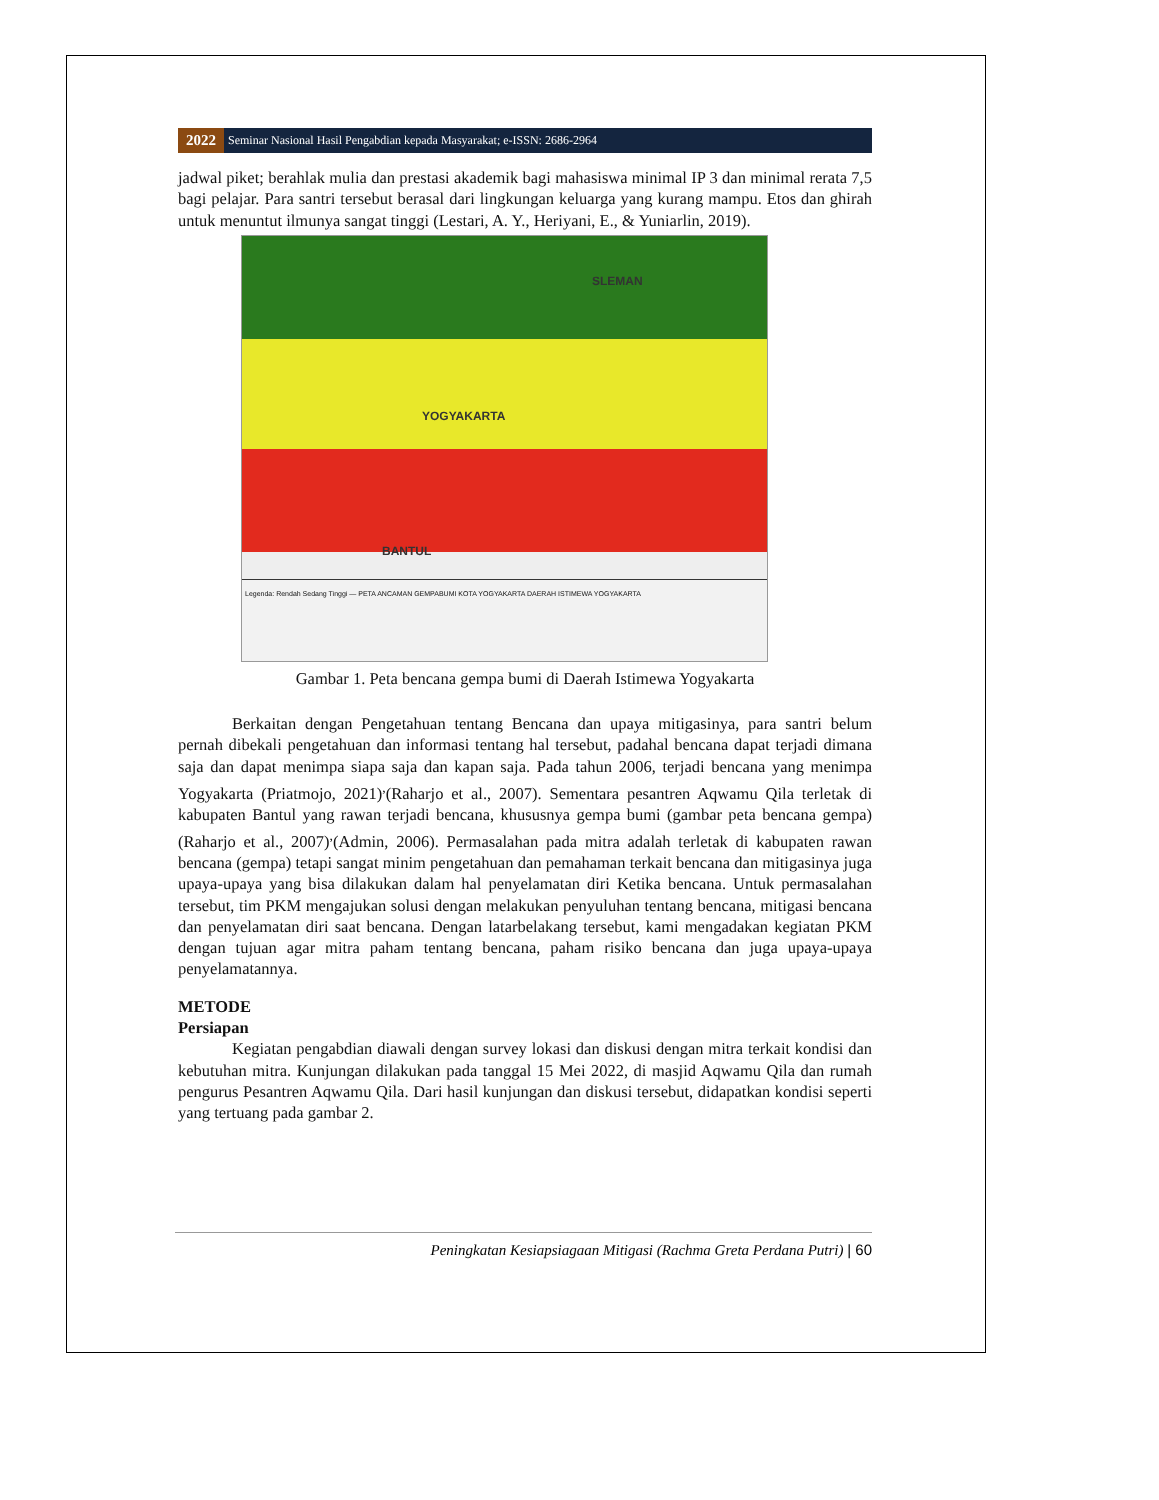2022 Seminar Nasional Hasil Pengabdian kepada Masyarakat; e-ISSN: 2686-2964
jadwal piket; berahlak mulia dan prestasi akademik bagi mahasiswa minimal IP 3 dan minimal rerata 7,5 bagi pelajar. Para santri tersebut berasal dari lingkungan keluarga yang kurang mampu. Etos dan ghirah untuk menuntut ilmunya sangat tinggi (Lestari, A. Y., Heriyani, E., & Yuniarlin, 2019).
SLEMAN
YOGYAKARTA
BANTUL
Legenda: Rendah Sedang Tinggi — PETA ANCAMAN GEMPABUMI KOTA YOGYAKARTA DAERAH ISTIMEWA YOGYAKARTA
Gambar 1. Peta bencana gempa bumi di Daerah Istimewa Yogyakarta
Berkaitan dengan Pengetahuan tentang Bencana dan upaya mitigasinya, para santri belum pernah dibekali pengetahuan dan informasi tentang hal tersebut, padahal bencana dapat terjadi dimana saja dan dapat menimpa siapa saja dan kapan saja. Pada tahun 2006, terjadi bencana yang menimpa Yogyakarta (Priatmojo, 2021)<sup>,</sup>(Raharjo et al., 2007). Sementara pesantren Aqwamu Qila terletak di kabupaten Bantul yang rawan terjadi bencana, khususnya gempa bumi (gambar peta bencana gempa) (Raharjo et al., 2007)<sup>,</sup>(Admin, 2006). Permasalahan pada mitra adalah terletak di kabupaten rawan bencana (gempa) tetapi sangat minim pengetahuan dan pemahaman terkait bencana dan mitigasinya juga upaya-upaya yang bisa dilakukan dalam hal penyelamatan diri Ketika bencana. Untuk permasalahan tersebut, tim PKM mengajukan solusi dengan melakukan penyuluhan tentang bencana, mitigasi bencana dan penyelamatan diri saat bencana. Dengan latarbelakang tersebut, kami mengadakan kegiatan PKM dengan tujuan agar mitra paham tentang bencana, paham risiko bencana dan juga upaya-upaya penyelamatannya.
METODE
Persiapan
Kegiatan pengabdian diawali dengan survey lokasi dan diskusi dengan mitra terkait kondisi dan kebutuhan mitra. Kunjungan dilakukan pada tanggal 15 Mei 2022, di masjid Aqwamu Qila dan rumah pengurus Pesantren Aqwamu Qila. Dari hasil kunjungan dan diskusi tersebut, didapatkan kondisi seperti yang tertuang pada gambar 2.
Peningkatan Kesiapsiagaan Mitigasi (Rachma Greta Perdana Putri) | 60